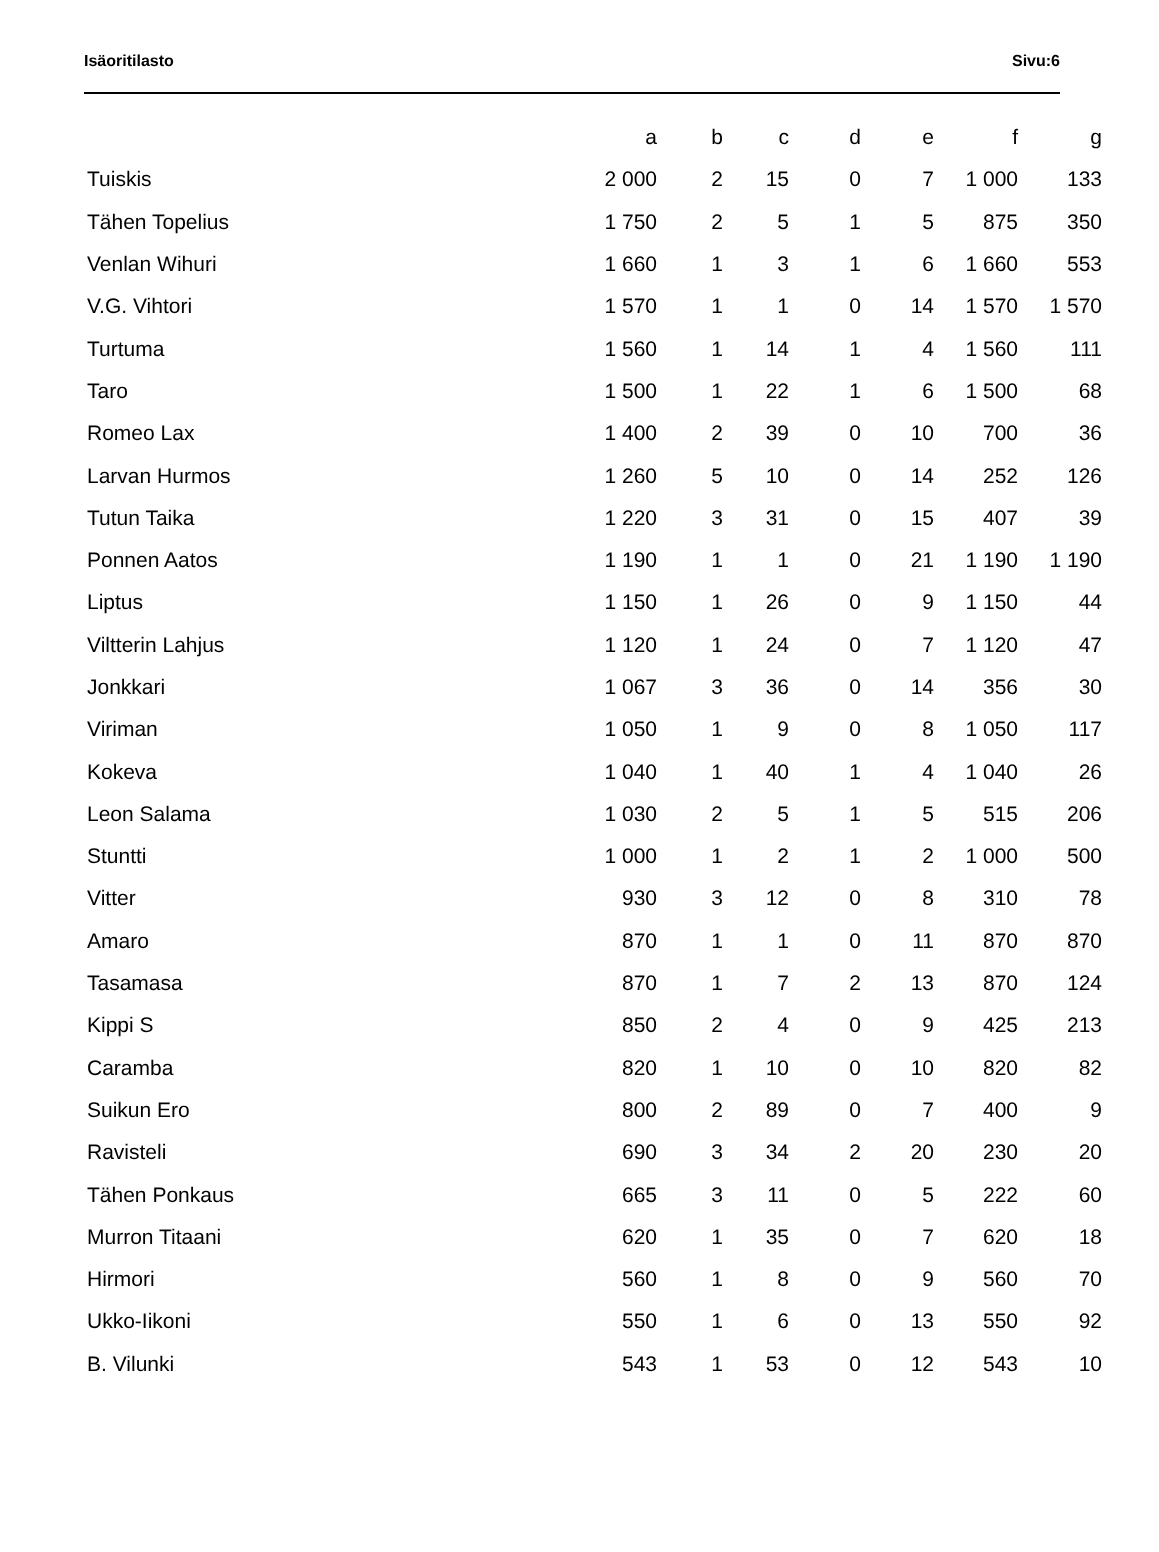Isäoritilasto Sivu:6
| | a | b | c | d | e | f | g |
| --- | --- | --- | --- | --- | --- | --- | --- |
| Tuiskis | 2 000 | 2 | 15 | 0 | 7 | 1 000 | 133 |
| Tähen Topelius | 1 750 | 2 | 5 | 1 | 5 | 875 | 350 |
| Venlan Wihuri | 1 660 | 1 | 3 | 1 | 6 | 1 660 | 553 |
| V.G. Vihtori | 1 570 | 1 | 1 | 0 | 14 | 1 570 | 1 570 |
| Turtuma | 1 560 | 1 | 14 | 1 | 4 | 1 560 | 111 |
| Taro | 1 500 | 1 | 22 | 1 | 6 | 1 500 | 68 |
| Romeo Lax | 1 400 | 2 | 39 | 0 | 10 | 700 | 36 |
| Larvan Hurmos | 1 260 | 5 | 10 | 0 | 14 | 252 | 126 |
| Tutun Taika | 1 220 | 3 | 31 | 0 | 15 | 407 | 39 |
| Ponnen Aatos | 1 190 | 1 | 1 | 0 | 21 | 1 190 | 1 190 |
| Liptus | 1 150 | 1 | 26 | 0 | 9 | 1 150 | 44 |
| Viltterin Lahjus | 1 120 | 1 | 24 | 0 | 7 | 1 120 | 47 |
| Jonkkari | 1 067 | 3 | 36 | 0 | 14 | 356 | 30 |
| Viriman | 1 050 | 1 | 9 | 0 | 8 | 1 050 | 117 |
| Kokeva | 1 040 | 1 | 40 | 1 | 4 | 1 040 | 26 |
| Leon Salama | 1 030 | 2 | 5 | 1 | 5 | 515 | 206 |
| Stuntti | 1 000 | 1 | 2 | 1 | 2 | 1 000 | 500 |
| Vitter | 930 | 3 | 12 | 0 | 8 | 310 | 78 |
| Amaro | 870 | 1 | 1 | 0 | 11 | 870 | 870 |
| Tasamasa | 870 | 1 | 7 | 2 | 13 | 870 | 124 |
| Kippi S | 850 | 2 | 4 | 0 | 9 | 425 | 213 |
| Caramba | 820 | 1 | 10 | 0 | 10 | 820 | 82 |
| Suikun Ero | 800 | 2 | 89 | 0 | 7 | 400 | 9 |
| Ravisteli | 690 | 3 | 34 | 2 | 20 | 230 | 20 |
| Tähen Ponkaus | 665 | 3 | 11 | 0 | 5 | 222 | 60 |
| Murron Titaani | 620 | 1 | 35 | 0 | 7 | 620 | 18 |
| Hirmori | 560 | 1 | 8 | 0 | 9 | 560 | 70 |
| Ukko-Iikoni | 550 | 1 | 6 | 0 | 13 | 550 | 92 |
| B. Vilunki | 543 | 1 | 53 | 0 | 12 | 543 | 10 |